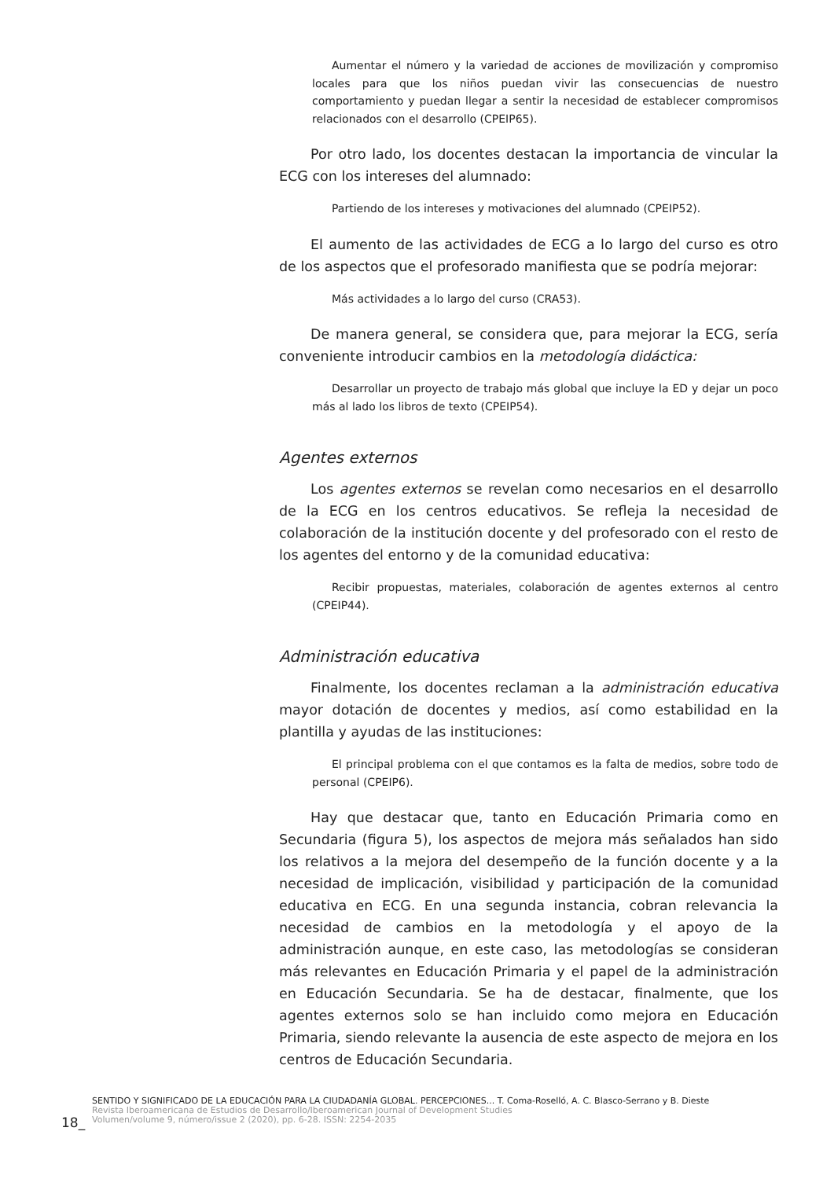Aumentar el número y la variedad de acciones de movilización y compromiso locales para que los niños puedan vivir las consecuencias de nuestro comportamiento y puedan llegar a sentir la necesidad de establecer compromisos relacionados con el desarrollo (CPEIP65).
Por otro lado, los docentes destacan la importancia de vincular la ECG con los intereses del alumnado:
Partiendo de los intereses y motivaciones del alumnado (CPEIP52).
El aumento de las actividades de ECG a lo largo del curso es otro de los aspectos que el profesorado manifiesta que se podría mejorar:
Más actividades a lo largo del curso (CRA53).
De manera general, se considera que, para mejorar la ECG, sería conveniente introducir cambios en la metodología didáctica:
Desarrollar un proyecto de trabajo más global que incluye la ED y dejar un poco más al lado los libros de texto (CPEIP54).
Agentes externos
Los agentes externos se revelan como necesarios en el desarrollo de la ECG en los centros educativos. Se refleja la necesidad de colaboración de la institución docente y del profesorado con el resto de los agentes del entorno y de la comunidad educativa:
Recibir propuestas, materiales, colaboración de agentes externos al centro (CPEIP44).
Administración educativa
Finalmente, los docentes reclaman a la administración educativa mayor dotación de docentes y medios, así como estabilidad en la plantilla y ayudas de las instituciones:
El principal problema con el que contamos es la falta de medios, sobre todo de personal (CPEIP6).
Hay que destacar que, tanto en Educación Primaria como en Secundaria (figura 5), los aspectos de mejora más señalados han sido los relativos a la mejora del desempeño de la función docente y a la necesidad de implicación, visibilidad y participación de la comunidad educativa en ECG. En una segunda instancia, cobran relevancia la necesidad de cambios en la metodología y el apoyo de la administración aunque, en este caso, las metodologías se consideran más relevantes en Educación Primaria y el papel de la administración en Educación Secundaria. Se ha de destacar, finalmente, que los agentes externos solo se han incluido como mejora en Educación Primaria, siendo relevante la ausencia de este aspecto de mejora en los centros de Educación Secundaria.
SENTIDO Y SIGNIFICADO DE LA EDUCACIÓN PARA LA CIUDADANÍA GLOBAL. PERCEPCIONES... T. Coma-Roselló, A. C. Blasco-Serrano y B. Dieste
Revista Iberoamericana de Estudios de Desarrollo/Iberoamerican Journal of Development Studies
Volumen/volume 9, número/issue 2 (2020), pp. 6-28. ISSN: 2254-2035
18_